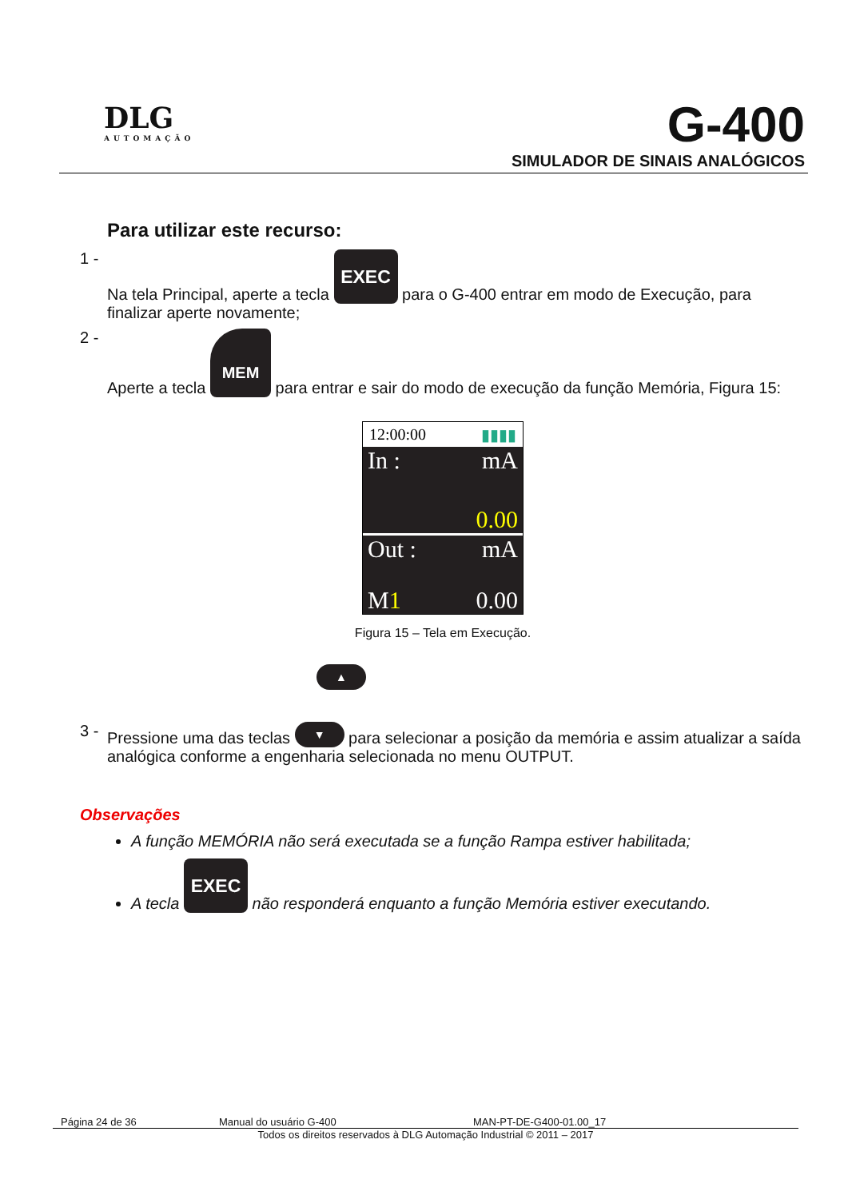DLG
AUTOMAÇÃO
G-400
SIMULADOR DE SINAIS ANALÓGICOS
Para utilizar este recurso:
1 - Na tela Principal, aperte a tecla EXEC para o G-400 entrar em modo de Execução, para finalizar aperte novamente;
2 - Aperte a tecla MEM para entrar e sair do modo de execução da função Memória, Figura 15:
12:00:00 ▮▮▮▮
In : mA
0.00
Out : mA
M1 0.00
Figura 15 – Tela em Execução.
▲
3 - Pressione uma das teclas ▼ para selecionar a posição da memória e assim atualizar a saída analógica conforme a engenharia selecionada no menu OUTPUT.
Observações
A função MEMÓRIA não será executada se a função Rampa estiver habilitada;
A tecla EXEC não responderá enquanto a função Memória estiver executando.
Página 24 de 36 Manual do usuário G-400 MAN-PT-DE-G400-01.00_17
Todos os direitos reservados à DLG Automação Industrial © 2011 – 2017